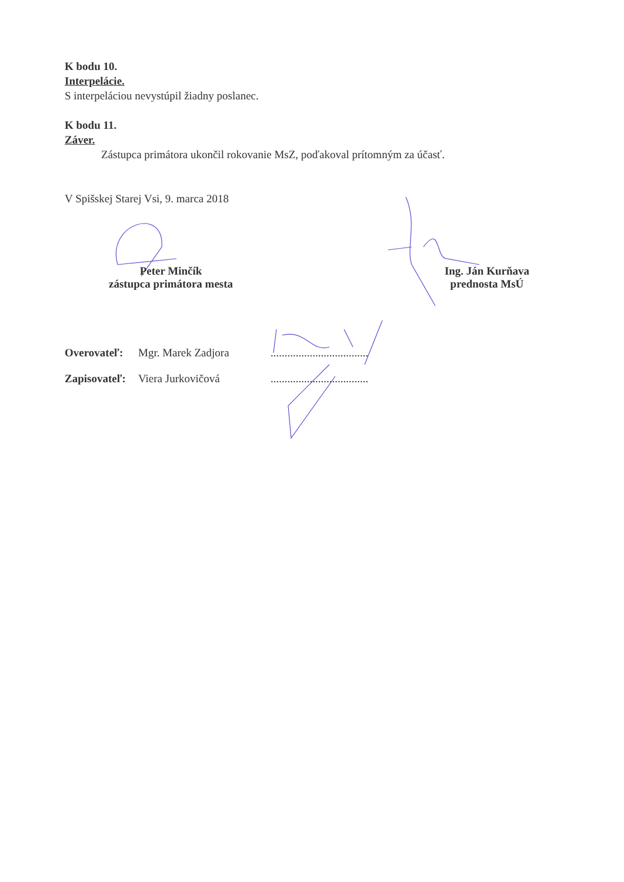K bodu 10.
Interpelácie.
S interpeláciou nevystúpil žiadny poslanec.
K bodu 11.
Záver.
Zástupca primátora ukončil rokovanie MsZ, poďakoval prítomným za účasť.
V Spišskej Starej Vsi, 9. marca 2018
Peter Minčík
zástupca primátora mesta
Ing. Ján Kurňava
prednosta MsÚ
Overovateľ: Mgr. Marek Zadjora...................................
Zapisovateľ: Viera Jurkovičová...................................